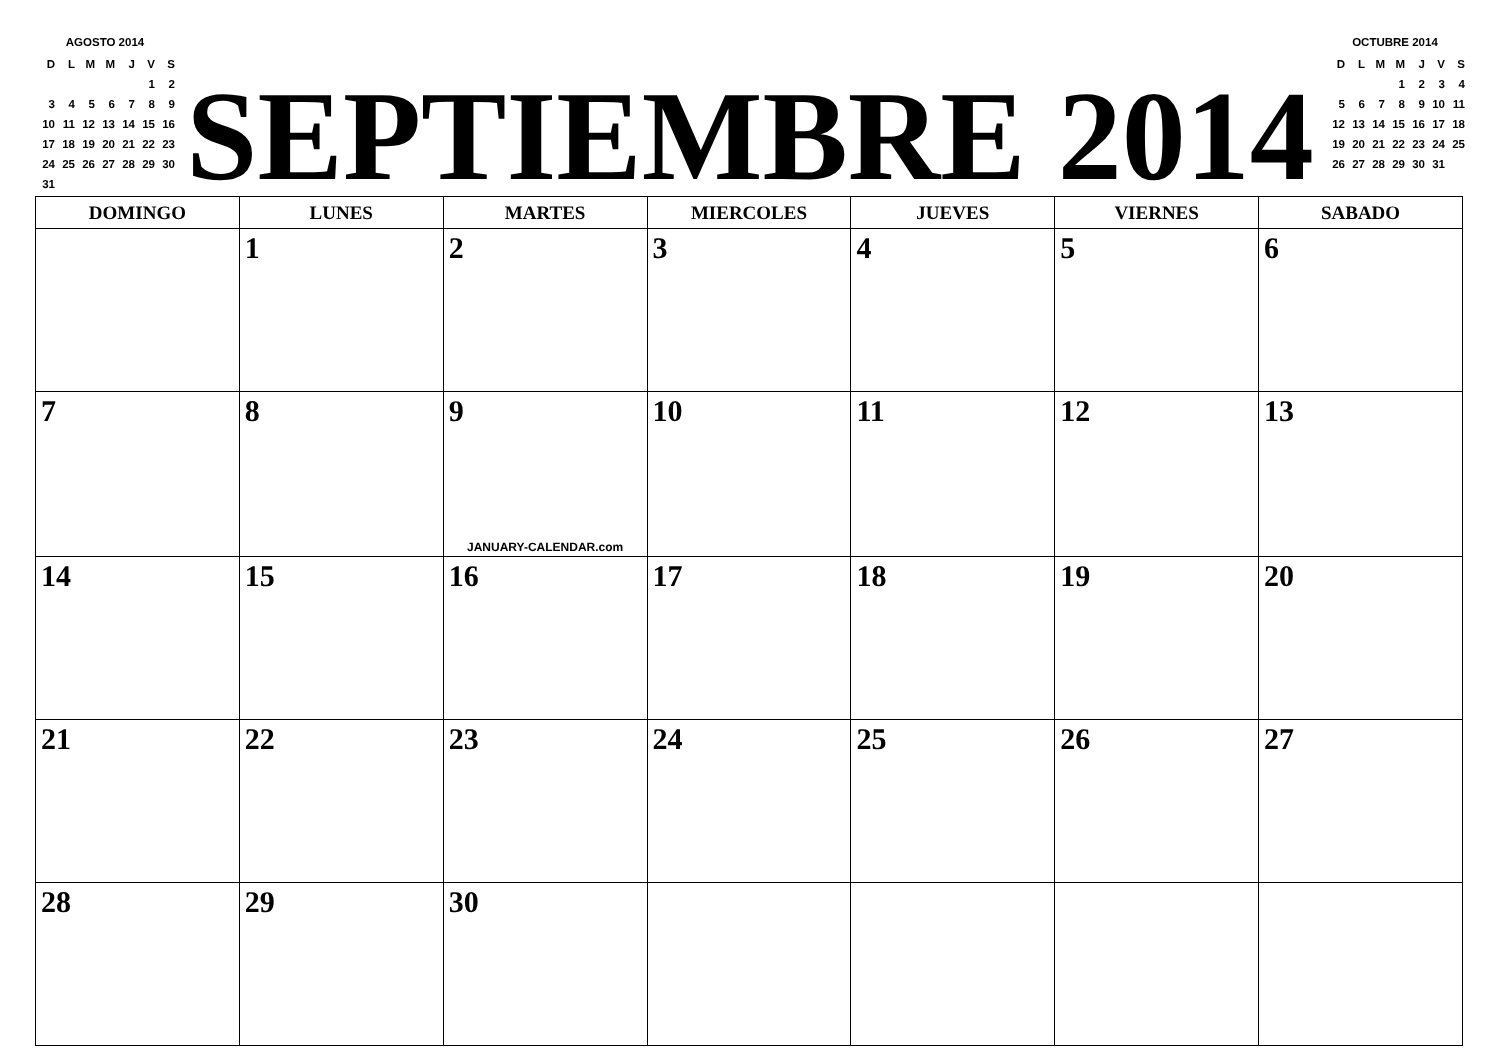AGOSTO 2014
| D | L | M | M | J | V | S |
| --- | --- | --- | --- | --- | --- | --- |
| | | | | | 1 | 2 |
| 3 | 4 | 5 | 6 | 7 | 8 | 9 |
| 10 | 11 | 12 | 13 | 14 | 15 | 16 |
| 17 | 18 | 19 | 20 | 21 | 22 | 23 |
| 24 | 25 | 26 | 27 | 28 | 29 | 30 |
| 31 | | | | | | |
SEPTIEMBRE 2014
OCTUBRE 2014
| D | L | M | M | J | V | S |
| --- | --- | --- | --- | --- | --- | --- |
| | | | 1 | 2 | 3 | 4 |
| 5 | 6 | 7 | 8 | 9 | 10 | 11 |
| 12 | 13 | 14 | 15 | 16 | 17 | 18 |
| 19 | 20 | 21 | 22 | 23 | 24 | 25 |
| 26 | 27 | 28 | 29 | 30 | 31 | |
| DOMINGO | LUNES | MARTES | MIERCOLES | JUEVES | VIERNES | SABADO |
| --- | --- | --- | --- | --- | --- | --- |
| | 1 | 2 | 3 | 4 | 5 | 6 |
| 7 | 8 | 9 JANUARY-CALENDAR.com | 10 | 11 | 12 | 13 |
| 14 | 15 | 16 | 17 | 18 | 19 | 20 |
| 21 | 22 | 23 | 24 | 25 | 26 | 27 |
| 28 | 29 | 30 | | | | |